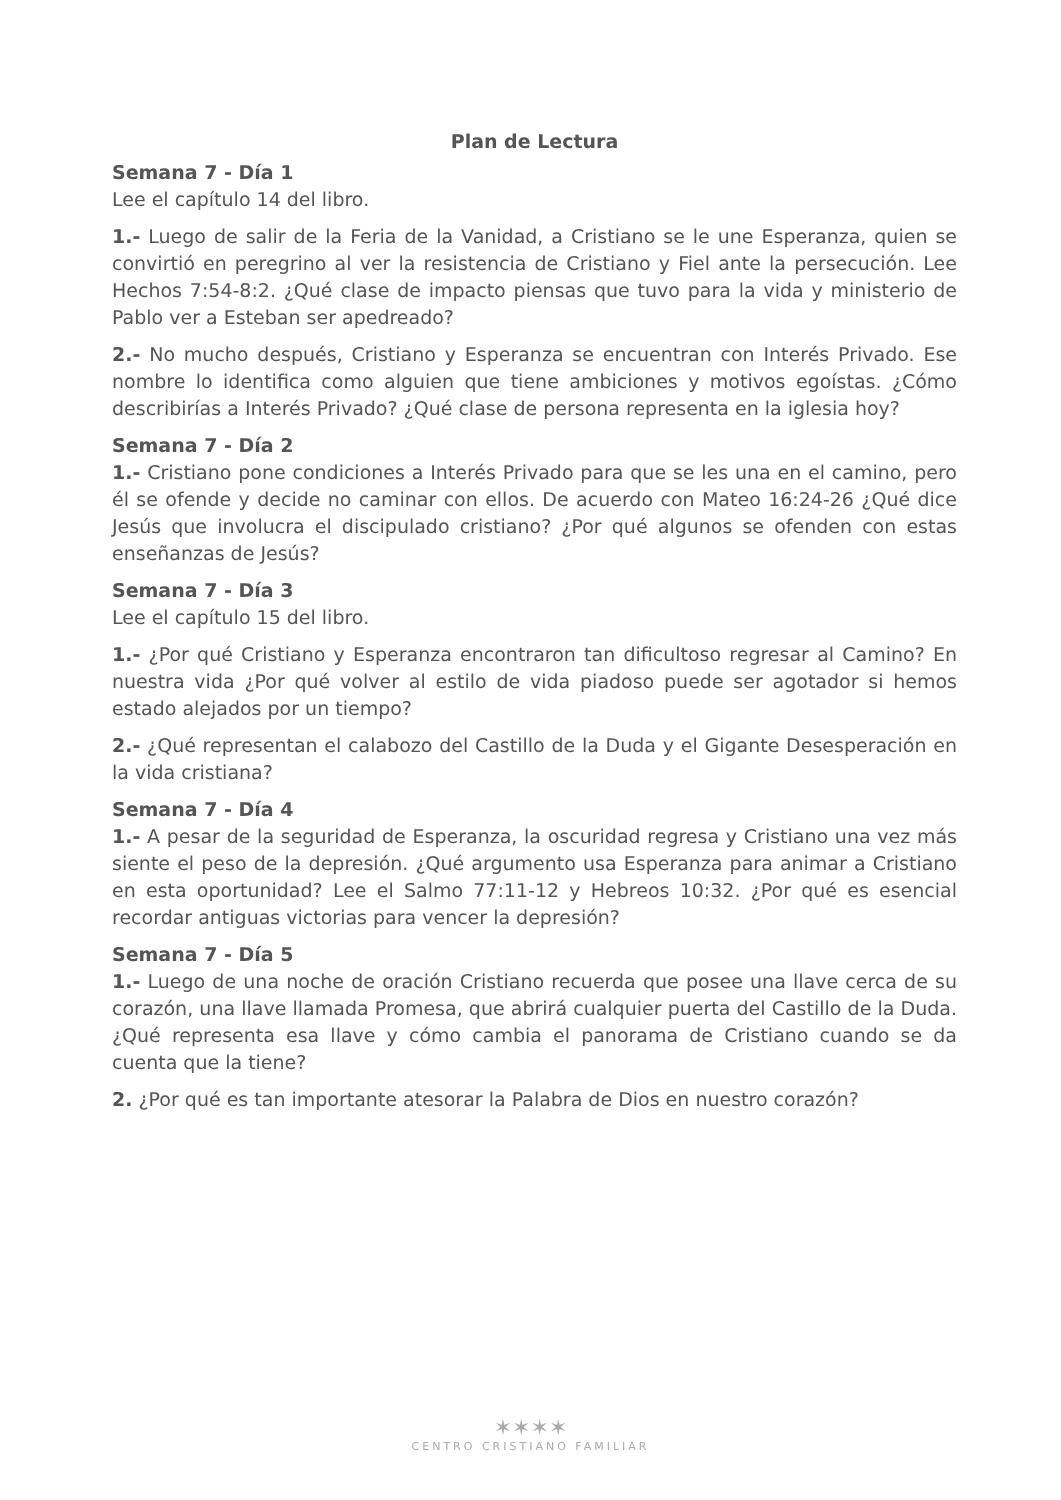Plan de Lectura
Semana 7 - Día 1
Lee el capítulo 14 del libro.
1.- Luego de salir de la Feria de la Vanidad, a Cristiano se le une Esperanza, quien se convirtió en peregrino al ver la resistencia de Cristiano y Fiel ante la persecución. Lee Hechos 7:54-8:2. ¿Qué clase de impacto piensas que tuvo para la vida y ministerio de Pablo ver a Esteban ser apedreado?
2.- No mucho después, Cristiano y Esperanza se encuentran con Interés Privado. Ese nombre lo identifica como alguien que tiene ambiciones y motivos egoístas. ¿Cómo describirías a Interés Privado? ¿Qué clase de persona representa en la iglesia hoy?
Semana 7 - Día 2
1.- Cristiano pone condiciones a Interés Privado para que se les una en el camino, pero él se ofende y decide no caminar con ellos. De acuerdo con Mateo 16:24-26 ¿Qué dice Jesús que involucra el discipulado cristiano? ¿Por qué algunos se ofenden con estas enseñanzas de Jesús?
Semana 7 - Día 3
Lee el capítulo 15 del libro.
1.- ¿Por qué Cristiano y Esperanza encontraron tan dificultoso regresar al Camino? En nuestra vida ¿Por qué volver al estilo de vida piadoso puede ser agotador si hemos estado alejados por un tiempo?
2.- ¿Qué representan el calabozo del Castillo de la Duda y el Gigante Desesperación en la vida cristiana?
Semana 7 - Día 4
1.- A pesar de la seguridad de Esperanza, la oscuridad regresa y Cristiano una vez más siente el peso de la depresión. ¿Qué argumento usa Esperanza para animar a Cristiano en esta oportunidad? Lee el Salmo 77:11-12 y Hebreos 10:32. ¿Por qué es esencial recordar antiguas victorias para vencer la depresión?
Semana 7 - Día 5
1.- Luego de una noche de oración Cristiano recuerda que posee una llave cerca de su corazón, una llave llamada Promesa, que abrirá cualquier puerta del Castillo de la Duda. ¿Qué representa esa llave y cómo cambia el panorama de Cristiano cuando se da cuenta que la tiene?
2. ¿Por qué es tan importante atesorar la Palabra de Dios en nuestro corazón?
✶✶✶✶
CENTRO CRISTIANO FAMILIAR